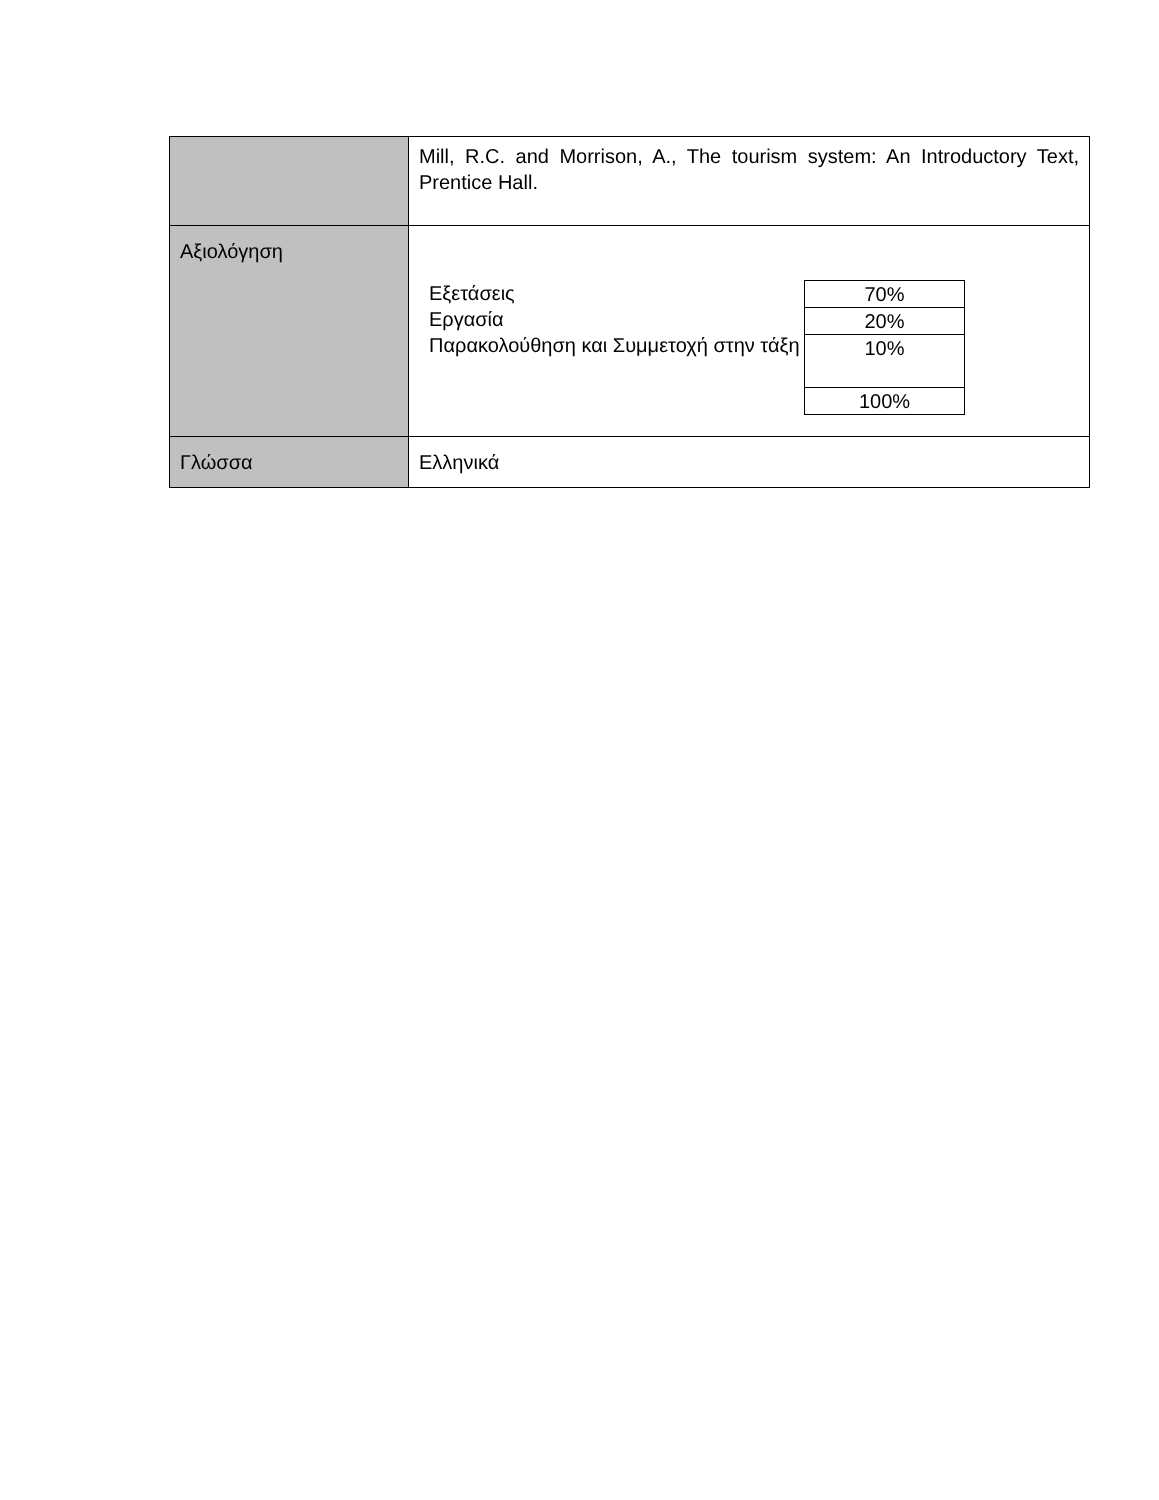| | Mill, R.C. and Morrison, A., The tourism system: An Introductory Text, Prentice Hall. |
| Αξιολόγηση | Εξετάσεις Εργασία Παρακολούθηση και Συμμετοχή στην τάξη / 70% / / 20% / / 10% / / 100% / |
| Γλώσσα | Ελληνικά |